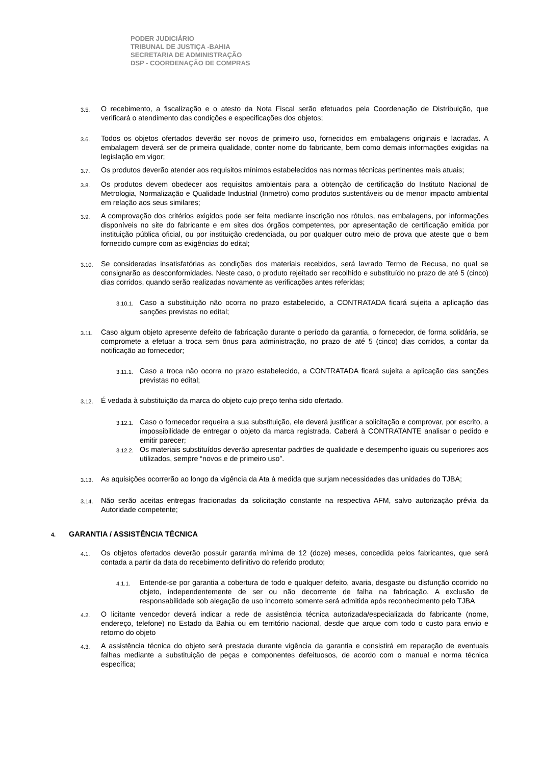PODER JUDICIÁRIO
TRIBUNAL DE JUSTIÇA -BAHIA
SECRETARIA DE ADMINISTRAÇÃO
DSP - COORDENAÇÃO DE COMPRAS
3.5.
O recebimento, a fiscalização e o atesto da Nota Fiscal serão efetuados pela Coordenação de Distribuição, que verificará o atendimento das condições e especificações dos objetos;
3.6.
Todos os objetos ofertados deverão ser novos de primeiro uso, fornecidos em embalagens originais e lacradas. A embalagem deverá ser de primeira qualidade, conter nome do fabricante, bem como demais informações exigidas na legislação em vigor;
3.7.
Os produtos deverão atender aos requisitos mínimos estabelecidos nas normas técnicas pertinentes mais atuais;
3.8.
Os produtos devem obedecer aos requisitos ambientais para a obtenção de certificação do Instituto Nacional de Metrologia, Normalização e Qualidade Industrial (Inmetro) como produtos sustentáveis ou de menor impacto ambiental em relação aos seus similares;
3.9.
A comprovação dos critérios exigidos pode ser feita mediante inscrição nos rótulos, nas embalagens, por informações disponíveis no site do fabricante e em sites dos órgãos competentes, por apresentação de certificação emitida por instituição pública oficial, ou por instituição credenciada, ou por qualquer outro meio de prova que ateste que o bem fornecido cumpre com as exigências do edital;
3.10.
Se consideradas insatisfatórias as condições dos materiais recebidos, será lavrado Termo de Recusa, no qual se consignarão as desconformidades. Neste caso, o produto rejeitado ser recolhido e substituído no prazo de até 5 (cinco) dias corridos, quando serão realizadas novamente as verificações antes referidas;
3.10.1.
Caso a substituição não ocorra no prazo estabelecido, a CONTRATADA ficará sujeita a aplicação das sanções previstas no edital;
3.11.
Caso algum objeto apresente defeito de fabricação durante o período da garantia, o fornecedor, de forma solidária, se compromete a efetuar a troca sem ônus para administração, no prazo de até 5 (cinco) dias corridos, a contar da notificação ao fornecedor;
3.11.1.
Caso a troca não ocorra no prazo estabelecido, a CONTRATADA ficará sujeita a aplicação das sanções previstas no edital;
3.12.
É vedada à substituição da marca do objeto cujo preço tenha sido ofertado.
3.12.1.
Caso o fornecedor requeira a sua substituição, ele deverá justificar a solicitação e comprovar, por escrito, a impossibilidade de entregar o objeto da marca registrada. Caberá à CONTRATANTE analisar o pedido e emitir parecer;
3.12.2.
Os materiais substituídos deverão apresentar padrões de qualidade e desempenho iguais ou superiores aos utilizados, sempre “novos e de primeiro uso”.
3.13.
As aquisições ocorrerão ao longo da vigência da Ata à medida que surjam necessidades das unidades do TJBA;
3.14.
Não serão aceitas entregas fracionadas da solicitação constante na respectiva AFM, salvo autorização prévia da Autoridade competente;
4. GARANTIA / ASSISTÊNCIA TÉCNICA
4.1.
Os objetos ofertados deverão possuir garantia mínima de 12 (doze) meses, concedida pelos fabricantes, que será contada a partir da data do recebimento definitivo do referido produto;
4.1.1.
Entende-se por garantia a cobertura de todo e qualquer defeito, avaria, desgaste ou disfunção ocorrido no objeto, independentemente de ser ou não decorrente de falha na fabricação. A exclusão de responsabilidade sob alegação de uso incorreto somente será admitida após reconhecimento pelo TJBA
4.2.
O licitante vencedor deverá indicar a rede de assistência técnica autorizada/especializada do fabricante (nome, endereço, telefone) no Estado da Bahia ou em território nacional, desde que arque com todo o custo para envio e retorno do objeto
4.3.
A assistência técnica do objeto será prestada durante vigência da garantia e consistirá em reparação de eventuais falhas mediante a substituição de peças e componentes defeituosos, de acordo com o manual e norma técnica específica;